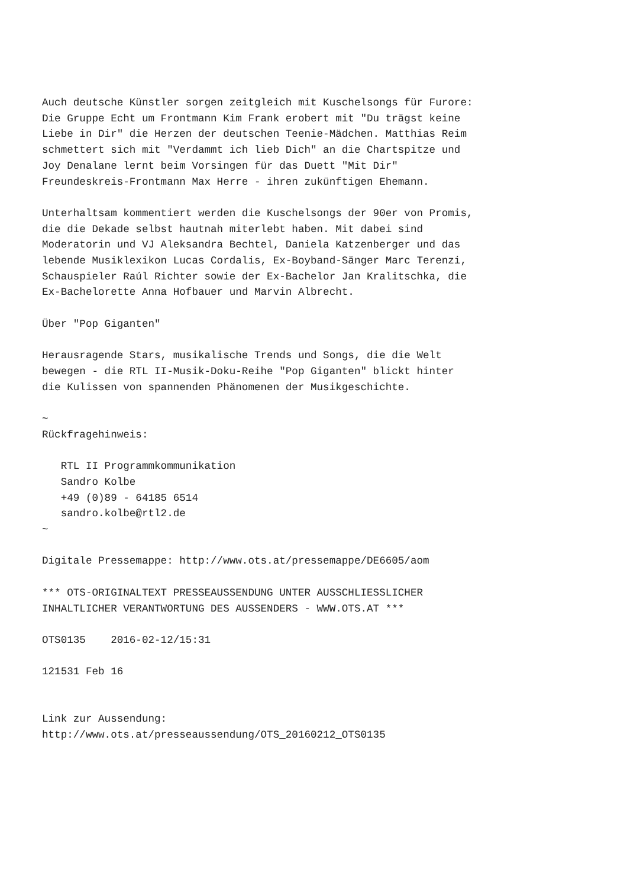Auch deutsche Künstler sorgen zeitgleich mit Kuschelsongs für Furore:
Die Gruppe Echt um Frontmann Kim Frank erobert mit "Du trägst keine
Liebe in Dir" die Herzen der deutschen Teenie-Mädchen. Matthias Reim
schmettert sich mit "Verdammt ich lieb Dich" an die Chartspitze und
Joy Denalane lernt beim Vorsingen für das Duett "Mit Dir"
Freundeskreis-Frontmann Max Herre - ihren zukünftigen Ehemann.

Unterhaltsam kommentiert werden die Kuschelsongs der 90er von Promis,
die die Dekade selbst hautnah miterlebt haben. Mit dabei sind
Moderatorin und VJ Aleksandra Bechtel, Daniela Katzenberger und das
lebende Musiklexikon Lucas Cordalis, Ex-Boyband-Sänger Marc Terenzi,
Schauspieler Raúl Richter sowie der Ex-Bachelor Jan Kralitschka, die
Ex-Bachelorette Anna Hofbauer und Marvin Albrecht.

Über "Pop Giganten"

Herausragende Stars, musikalische Trends und Songs, die die Welt
bewegen - die RTL II-Musik-Doku-Reihe "Pop Giganten" blickt hinter
die Kulissen von spannenden Phänomenen der Musikgeschichte.

~
Rückfragehinweis:

   RTL II Programmkommunikation
   Sandro Kolbe
   +49 (0)89 - 64185 6514
   sandro.kolbe@rtl2.de
~

Digitale Pressemappe: http://www.ots.at/pressemappe/DE6605/aom

*** OTS-ORIGINALTEXT PRESSEAUSSENDUNG UNTER AUSSCHLIESSLICHER
INHALTLICHER VERANTWORTUNG DES AUSSENDERS - WWW.OTS.AT ***

OTS0135    2016-02-12/15:31

121531 Feb 16


Link zur Aussendung:
http://www.ots.at/presseaussendung/OTS_20160212_OTS0135